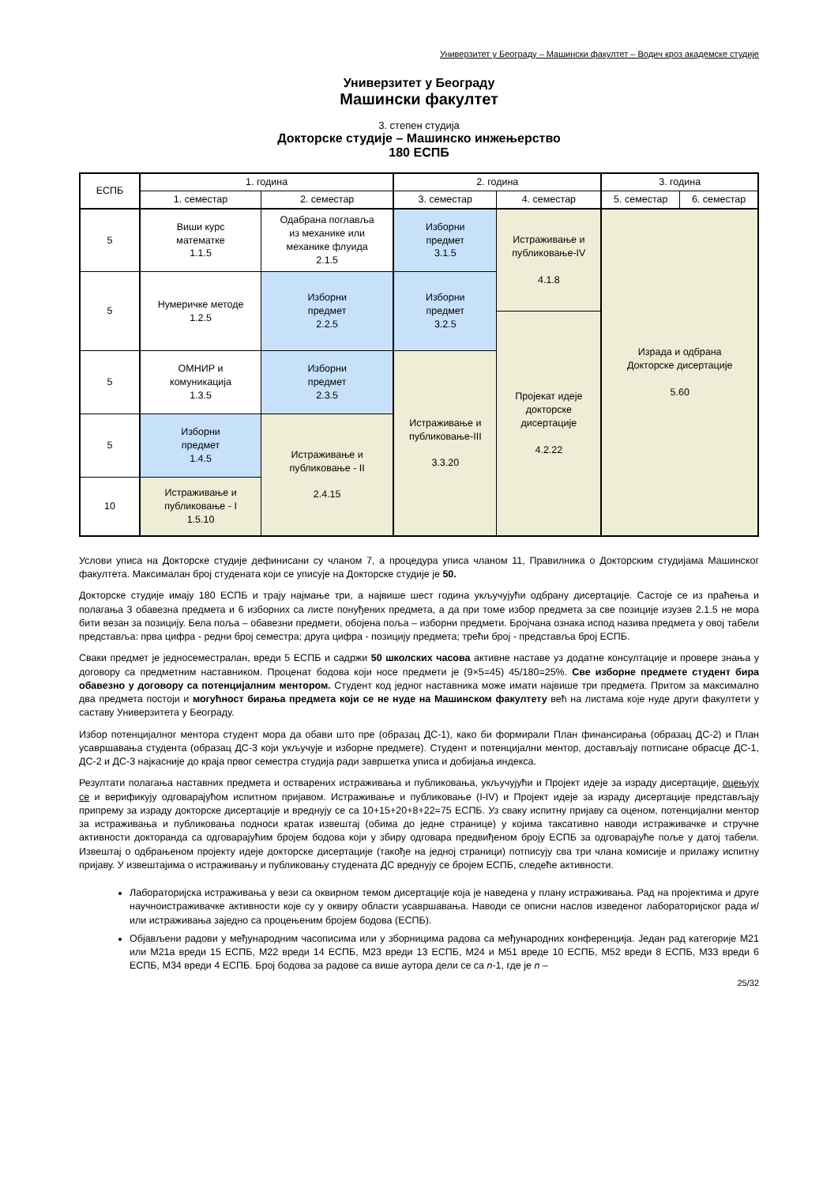Универзитет у Београду – Машински факултет – Водич кроз академске студије
Универзитет у Београду
Машински факултет
3. степен студија
Докторске студије – Машинско инжењерство
180 ЕСПБ
| ЕСПБ | 1. година | | 2. година | | 3. година | |
| | 1. семестар | 2. семестар | 3. семестар | 4. семестар | 5. семестар | 6. семестар |
| 5 | Виши курс математке 1.1.5 | Одабрана поглавља из механике или механике флуида 2.1.5 | Изборни предмет 3.1.5 | Истраживање и публиковање-IV 4.1.8 | Израда и одбрана Докторске дисертације 5.60 | |
| 5 | Нумеричке методе 1.2.5 | Изборни предмет 2.2.5 | Изборни предмет 3.2.5 | | | |
| | | | | Пројекат идеје докторске дисертације 4.2.22 | | |
| 5 | ОМНИР и комуникација 1.3.5 | Изборни предмет 2.3.5 | Истраживање и публиковање-III 3.3.20 | | | |
| 5 | Изборни предмет 1.4.5 | Истраживање и публиковање - II 2.4.15 | | | | |
| 10 | Истраживање и публиковање - I 1.5.10 | | | | | |
Услови уписа на Докторске студије дефинисани су чланом 7, а процедура уписа чланом 11, Правилника о Докторским студијама Машинског факултета. Максималан број студената који се уписује на Докторске студије је 50.
Докторске студије имају 180 ЕСПБ и трају најмање три, а највише шест година укључујући одбрану дисертације. Састоје се из праћења и полагања 3 обавезна предмета и 6 изборних са листе понуђених предмета, а да при томе избор предмета за све позиције изузев 2.1.5 не мора бити везан за позицију. Бела поља – обавезни предмети, обојена поља – изборни предмети. Бројчана ознака испод назива предмета у овој табели представља: прва цифра - редни број семестра; друга цифра - позицију предмета; трећи број - представља број ЕСПБ.
Сваки предмет је једносеместралан, вреди 5 ЕСПБ и садржи 50 школских часова активне наставе уз додатне консултације и провере знања у договору са предметним наставником. Проценат бодова који носе предмети је (9×5=45) 45/180=25%. Све изборне предмете студент бира обавезно у договору са потенцијалним ментором. Студент код једног наставника може имати највише три предмета. Притом за максимално два предмета постоји и могућност бирања предмета који се не нуде на Машинском факултету већ на листама које нуде други факултети у саставу Универзитета у Београду.
Избор потенцијалног ментора студент мора да обави што пре (образац ДС-1), како би формирали План финансирања (образац ДС-2) и План усавршавања студента (образац ДС-3 који укључује и изборне предмете). Студент и потенцијални ментор, достављају потписане обрасце ДС-1, ДС-2 и ДС-3 најкасније до краја првог семестра студија ради завршетка уписа и добијања индекса.
Резултати полагања наставних предмета и остварених истраживања и публиковања, укључујући и Пројект идеје за израду дисертације, оцењују се и верификују одговарајућом испитном пријавом. Истраживање и публиковање (I-IV) и Пројект идеје за израду дисертације представљају припрему за израду докторске дисертације и вреднују се са 10+15+20+8+22=75 ЕСПБ. Уз сваку испитну пријаву са оценом, потенцијални ментор за истраживања и публиковања подноси кратак извештај (обима до једне странице) у којима таксативно наводи истраживачке и стручне активности докторанда са одговарајућим бројем бодова који у збиру одговара предвиђеном броју ЕСПБ за одговарајуће поље у датој табели. Извештај о одбрањеном пројекту идеје докторске дисертације (такође на једној страници) потписују сва три члана комисије и прилажу испитну пријаву. У извештајима о истраживању и публиковању студената ДС вреднују се бројем ЕСПБ, следеће активности.
Лабораторијска истраживања у вези са оквирном темом дисертације која је наведена у плану истраживања. Рад на пројектима и друге научноистраживачке активности које су у оквиру области усавршавања. Наводи се описни наслов изведеног лабораторијског рада и/или истраживања заједно са процењеним бројем бодова (ЕСПБ).
Објављени радови у међународним часописима или у зборницима радова са међународних конференција. Један рад категорије М21 или М21а вреди 15 ЕСПБ, М22 вреди 14 ЕСПБ, М23 вреди 13 ЕСПБ, М24 и М51 вреде 10 ЕСПБ, М52 вреди 8 ЕСПБ, М33 вреди 6 ЕСПБ, М34 вреди 4 ЕСПБ. Број бодова за радове са више аутора дели се са n-1, где је n –
25/32